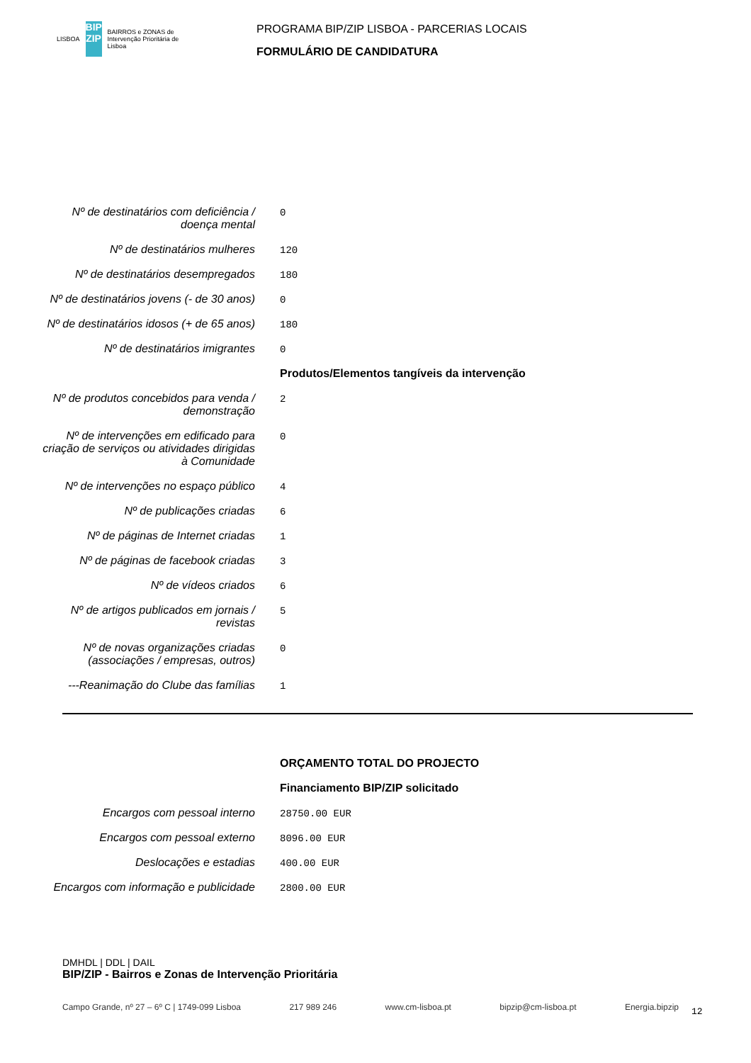LISBOA BIP ZIP BAIRROS e ZONAS de Intervenção Prioritária de Lisboa
PROGRAMA BIP/ZIP LISBOA - PARCERIAS LOCAIS
FORMULÁRIO DE CANDIDATURA
Nº de destinatários com deficiência / doença mental
0
Nº de destinatários mulheres
120
Nº de destinatários desempregados
180
Nº de destinatários jovens (- de 30 anos)
0
Nº de destinatários idosos (+ de 65 anos)
180
Nº de destinatários imigrantes
0
Produtos/Elementos tangíveis da intervenção
Nº de produtos concebidos para venda / demonstração
2
Nº de intervenções em edificado para criação de serviços ou atividades dirigidas à Comunidade
0
Nº de intervenções no espaço público
4
Nº de publicações criadas
6
Nº de páginas de Internet criadas
1
Nº de páginas de facebook criadas
3
Nº de vídeos criados
6
Nº de artigos publicados em jornais / revistas
5
Nº de novas organizações criadas (associações / empresas, outros)
0
---Reanimação do Clube das famílias
1
ORÇAMENTO TOTAL DO PROJECTO
Financiamento BIP/ZIP solicitado
Encargos com pessoal interno
28750.00 EUR
Encargos com pessoal externo
8096.00 EUR
Deslocações e estadias
400.00 EUR
Encargos com informação e publicidade
2800.00 EUR
DMHDL | DDL | DAIL
BIP/ZIP - Bairros e Zonas de Intervenção Prioritária
Campo Grande, nº 27 – 6º C | 1749-099 Lisboa 217 989 246 www.cm-lisboa.pt bipzip@cm-lisboa.pt Energia.bipzip
12